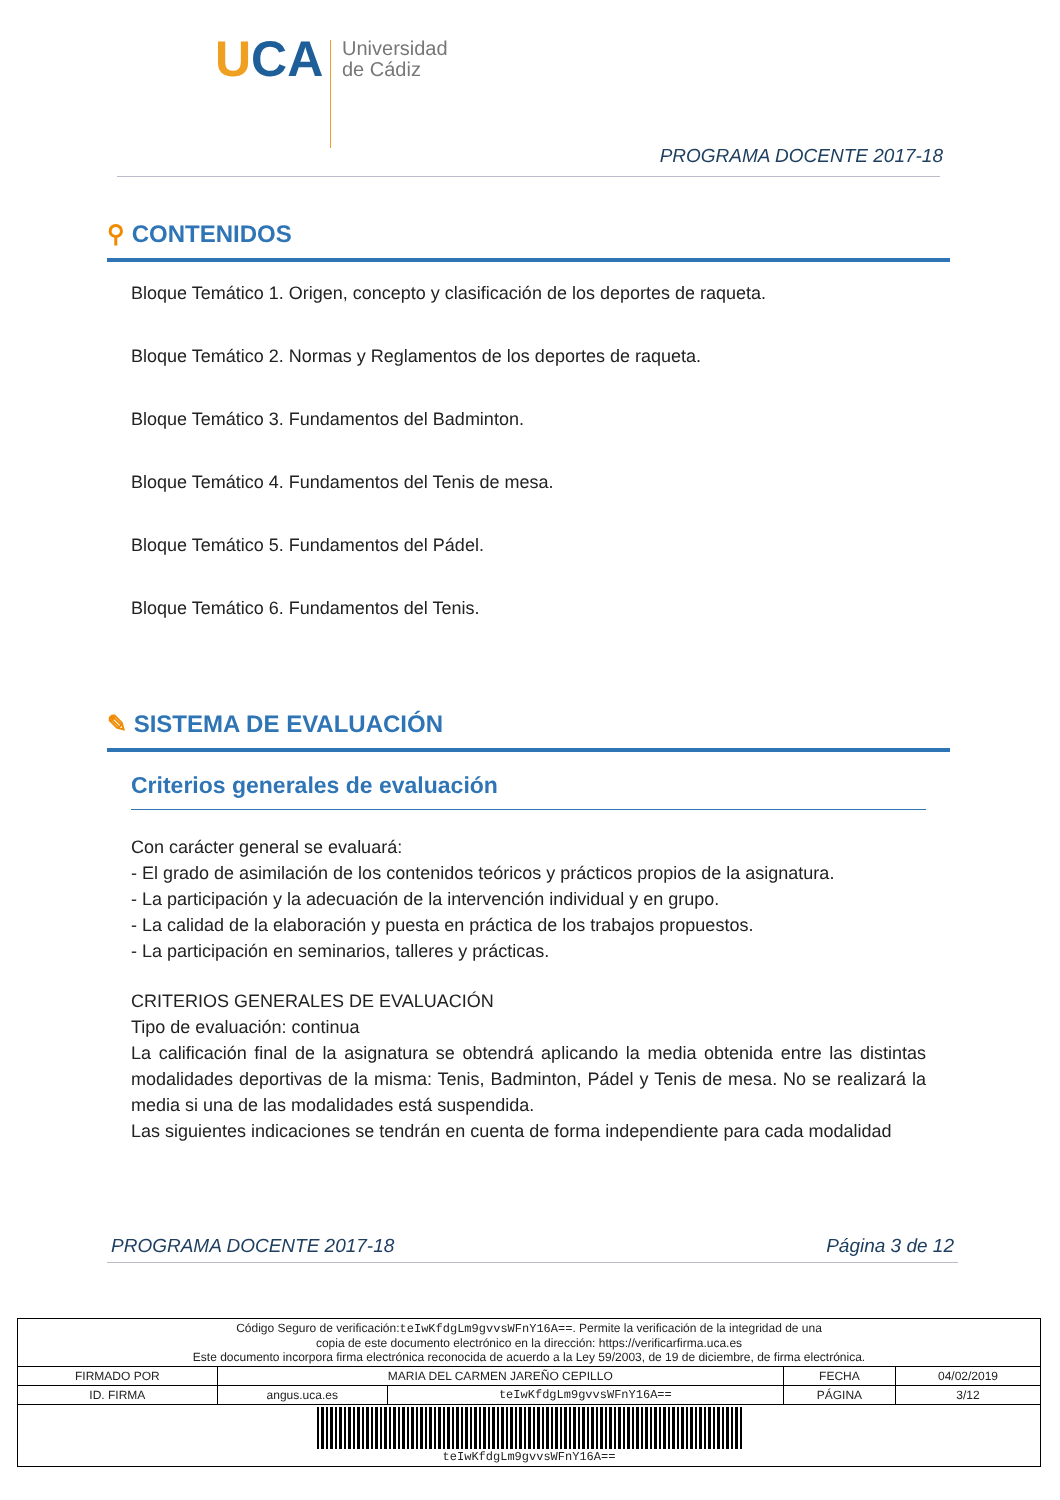UCA
Universidad
de Cádiz
PROGRAMA DOCENTE 2017-18
⚲ CONTENIDOS
Bloque Temático 1. Origen, concepto y clasificación de los deportes de raqueta.
Bloque Temático 2. Normas y Reglamentos de los deportes de raqueta.
Bloque Temático 3. Fundamentos del Badminton.
Bloque Temático 4. Fundamentos del Tenis de mesa.
Bloque Temático 5. Fundamentos del Pádel.
Bloque Temático 6. Fundamentos del Tenis.
✎ SISTEMA DE EVALUACIÓN
Criterios generales de evaluación
Con carácter general se evaluará:
- El grado de asimilación de los contenidos teóricos y prácticos propios de la asignatura.
- La participación y la adecuación de la intervención individual y en grupo.
- La calidad de la elaboración y puesta en práctica de los trabajos propuestos.
- La participación en seminarios, talleres y prácticas.
CRITERIOS GENERALES DE EVALUACIÓN
Tipo de evaluación: continua
La calificación final de la asignatura se obtendrá aplicando la media obtenida entre las distintas modalidades deportivas de la misma: Tenis, Badminton, Pádel y Tenis de mesa. No se realizará la media si una de las modalidades está suspendida.
Las siguientes indicaciones se tendrán en cuenta de forma independiente para cada modalidad
PROGRAMA DOCENTE 2017-18 Página 3 de 12
| Código Seguro de verificación: teIwKfdgLm9gvvsWFnY16A== . Permite la verificación de la integridad de una copia de este documento electrónico en la dirección: https://verificarfirma.uca.es Este documento incorpora firma electrónica reconocida de acuerdo a la Ley 59/2003, de 19 de diciembre, de firma electrónica. | | | | |
| FIRMADO POR | MARIA DEL CARMEN JAREÑO CEPILLO | | FECHA | 04/02/2019 |
| ID. FIRMA | angus.uca.es | teIwKfdgLm9gvvsWFnY16A== | PÁGINA | 3/12 |
| teIwKfdgLm9gvvsWFnY16A== | | | | |